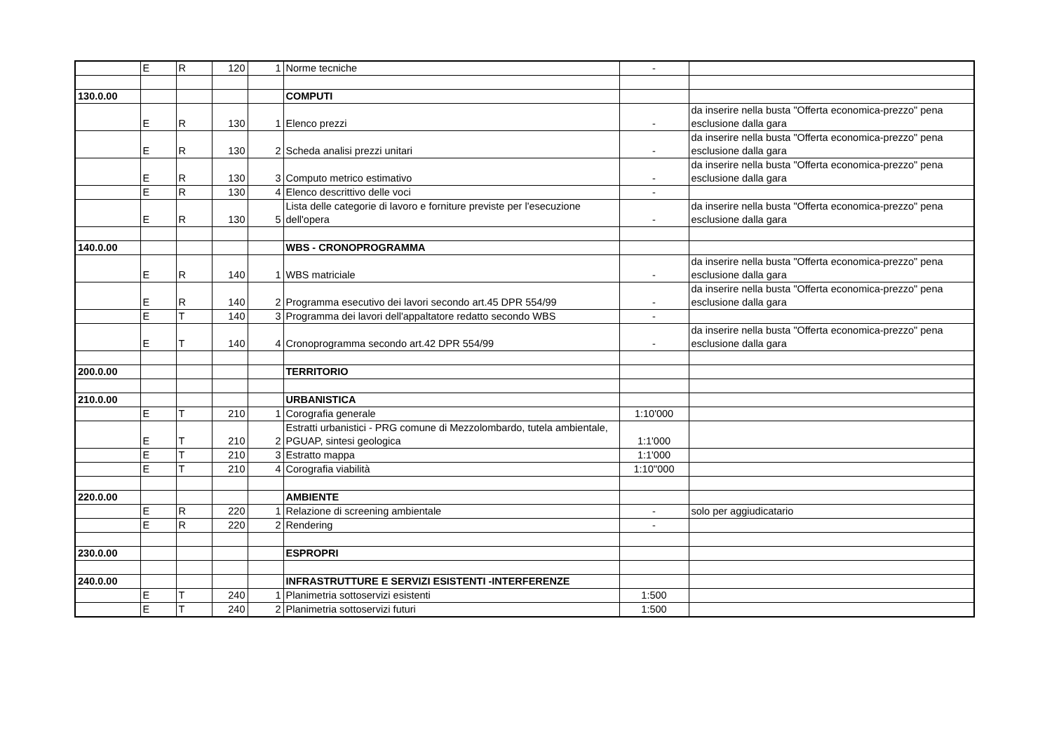| | E | R | 120 | 1 | Norme tecniche | - | |
| 130.0.00 | | | | | COMPUTI | | |
| | E | R | 130 | 1 | Elenco prezzi | - | da inserire nella busta "Offerta economica-prezzo" pena esclusione dalla gara |
| | E | R | 130 | 2 | Scheda analisi prezzi unitari | - | da inserire nella busta "Offerta economica-prezzo" pena esclusione dalla gara |
| | E | R | 130 | 3 | Computo metrico estimativo | - | da inserire nella busta "Offerta economica-prezzo" pena esclusione dalla gara |
| | E | R | 130 | 4 | Elenco descrittivo delle voci | - | |
| | E | R | 130 | 5 | Lista delle categorie di lavoro e forniture previste per l'esecuzione dell'opera | - | da inserire nella busta "Offerta economica-prezzo" pena esclusione dalla gara |
| 140.0.00 | | | | | WBS - CRONOPROGRAMMA | | |
| | E | R | 140 | 1 | WBS matriciale | - | da inserire nella busta "Offerta economica-prezzo" pena esclusione dalla gara |
| | E | R | 140 | 2 | Programma esecutivo dei lavori secondo art.45 DPR 554/99 | - | da inserire nella busta "Offerta economica-prezzo" pena esclusione dalla gara |
| | E | T | 140 | 3 | Programma dei lavori dell'appaltatore redatto secondo WBS | - | |
| | E | T | 140 | 4 | Cronoprogramma secondo art.42 DPR 554/99 | - | da inserire nella busta "Offerta economica-prezzo" pena esclusione dalla gara |
| 200.0.00 | | | | | TERRITORIO | | |
| 210.0.00 | | | | | URBANISTICA | | |
| | E | T | 210 | 1 | Corografia generale | 1:10'000 | |
| | E | T | 210 | 2 | Estratti urbanistici - PRG comune di Mezzolombardo, tutela ambientale, PGUAP, sintesi geologica | 1:1'000 | |
| | E | T | 210 | 3 | Estratto mappa | 1:1'000 | |
| | E | T | 210 | 4 | Corografia viabilità | 1:10''000 | |
| 220.0.00 | | | | | AMBIENTE | | |
| | E | R | 220 | 1 | Relazione di screening ambientale | - | solo per aggiudicatario |
| | E | R | 220 | 2 | Rendering | - | |
| 230.0.00 | | | | | ESPROPRI | | |
| 240.0.00 | | | | | INFRASTRUTTURE E SERVIZI ESISTENTI -INTERFERENZE | | |
| | E | T | 240 | 1 | Planimetria sottoservizi esistenti | 1:500 | |
| | E | T | 240 | 2 | Planimetria sottoservizi futuri | 1:500 | |